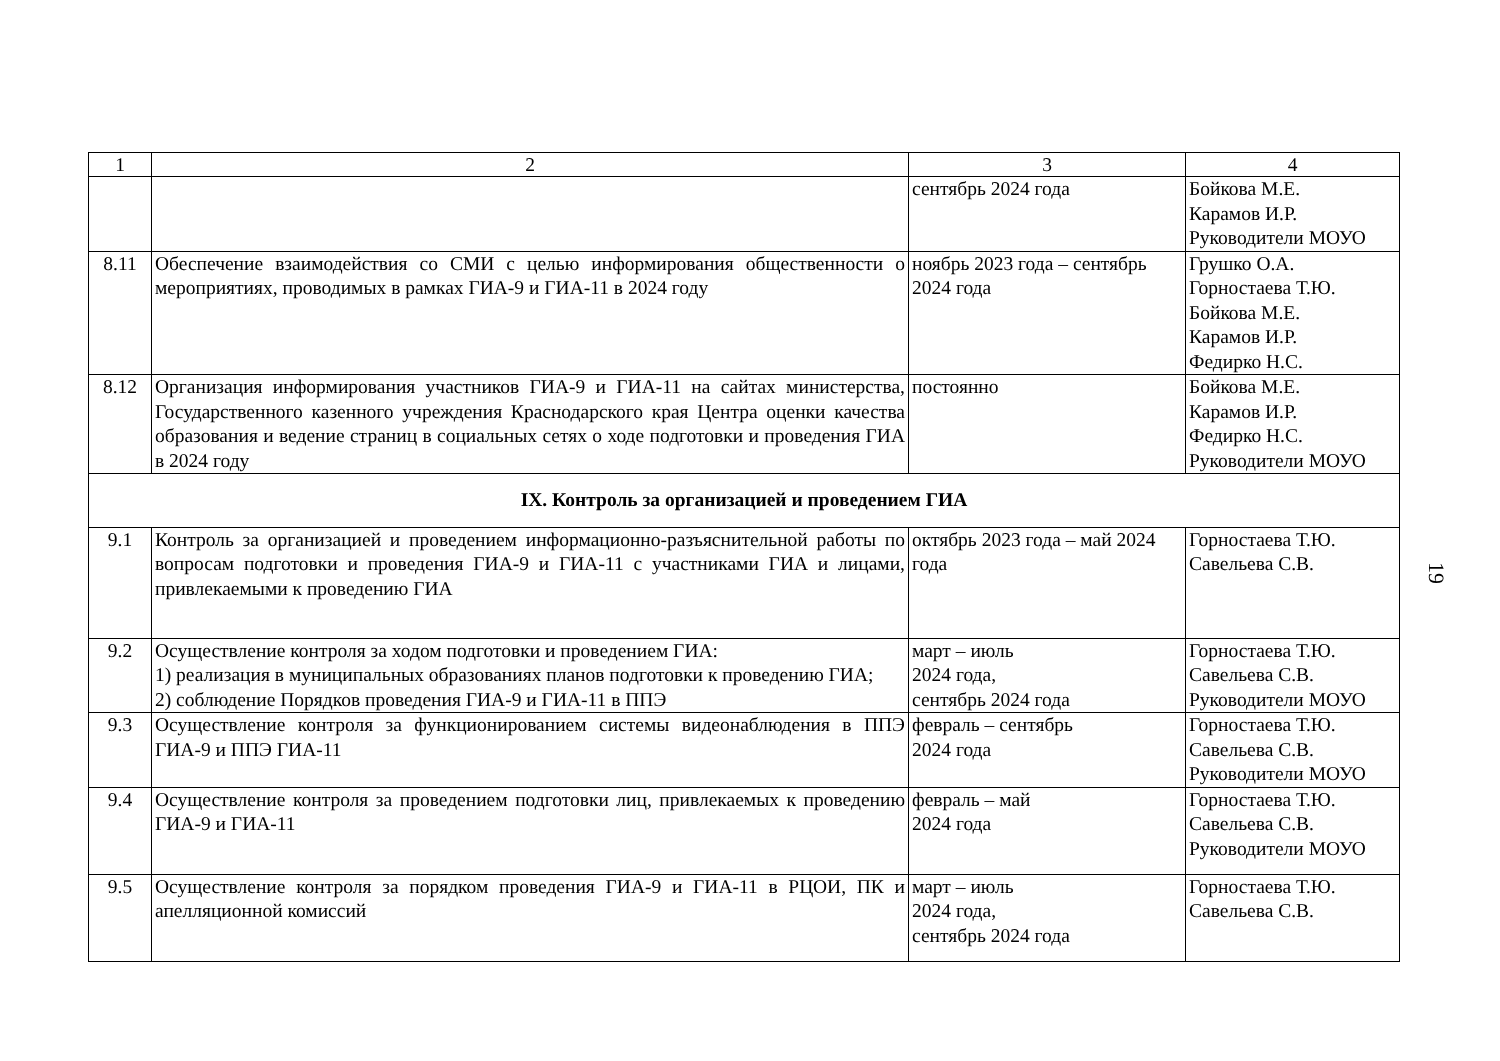| 1 | 2 | 3 | 4 |
| | | сентябрь 2024 года | Бойкова М.Е. Карамов И.Р. Руководители МОУО |
| 8.11 | Обеспечение взаимодействия со СМИ с целью информирования общественности о мероприятиях, проводимых в рамках ГИА-9 и ГИА-11 в 2024 году | ноябрь 2023 года – сентябрь 2024 года | Грушко О.А. Горностаева Т.Ю. Бойкова М.Е. Карамов И.Р. Федирко Н.С. |
| 8.12 | Организация информирования участников ГИА-9 и ГИА-11 на сайтах министерства, Государственного казенного учреждения Краснодарского края Центра оценки качества образования и ведение страниц в социальных сетях о ходе подготовки и проведения ГИА в 2024 году | постоянно | Бойкова М.Е. Карамов И.Р. Федирко Н.С. Руководители МОУО |
| IX. Контроль за организацией и проведением ГИА | | | |
| 9.1 | Контроль за организацией и проведением информационно-разъяснительной работы по вопросам подготовки и проведения ГИА-9 и ГИА-11 с участниками ГИА и лицами, привлекаемыми к проведению ГИА | октябрь 2023 года – май 2024 года | Горностаева Т.Ю. Савельева С.В. |
| 9.2 | Осуществление контроля за ходом подготовки и проведением ГИА: 1) реализация в муниципальных образованиях планов подготовки к проведению ГИА; 2) соблюдение Порядков проведения ГИА-9 и ГИА-11 в ППЭ | март – июль 2024 года, сентябрь 2024 года | Горностаева Т.Ю. Савельева С.В. Руководители МОУО |
| 9.3 | Осуществление контроля за функционированием системы видеонаблюдения в ППЭ ГИА-9 и ППЭ ГИА-11 | февраль – сентябрь 2024 года | Горностаева Т.Ю. Савельева С.В. Руководители МОУО |
| 9.4 | Осуществление контроля за проведением подготовки лиц, привлекаемых к проведению ГИА-9 и ГИА-11 | февраль – май 2024 года | Горностаева Т.Ю. Савельева С.В. Руководители МОУО |
| 9.5 | Осуществление контроля за порядком проведения ГИА-9 и ГИА-11 в РЦОИ, ПК и апелляционной комиссий | март – июль 2024 года, сентябрь 2024 года | Горностаева Т.Ю. Савельева С.В. |
19